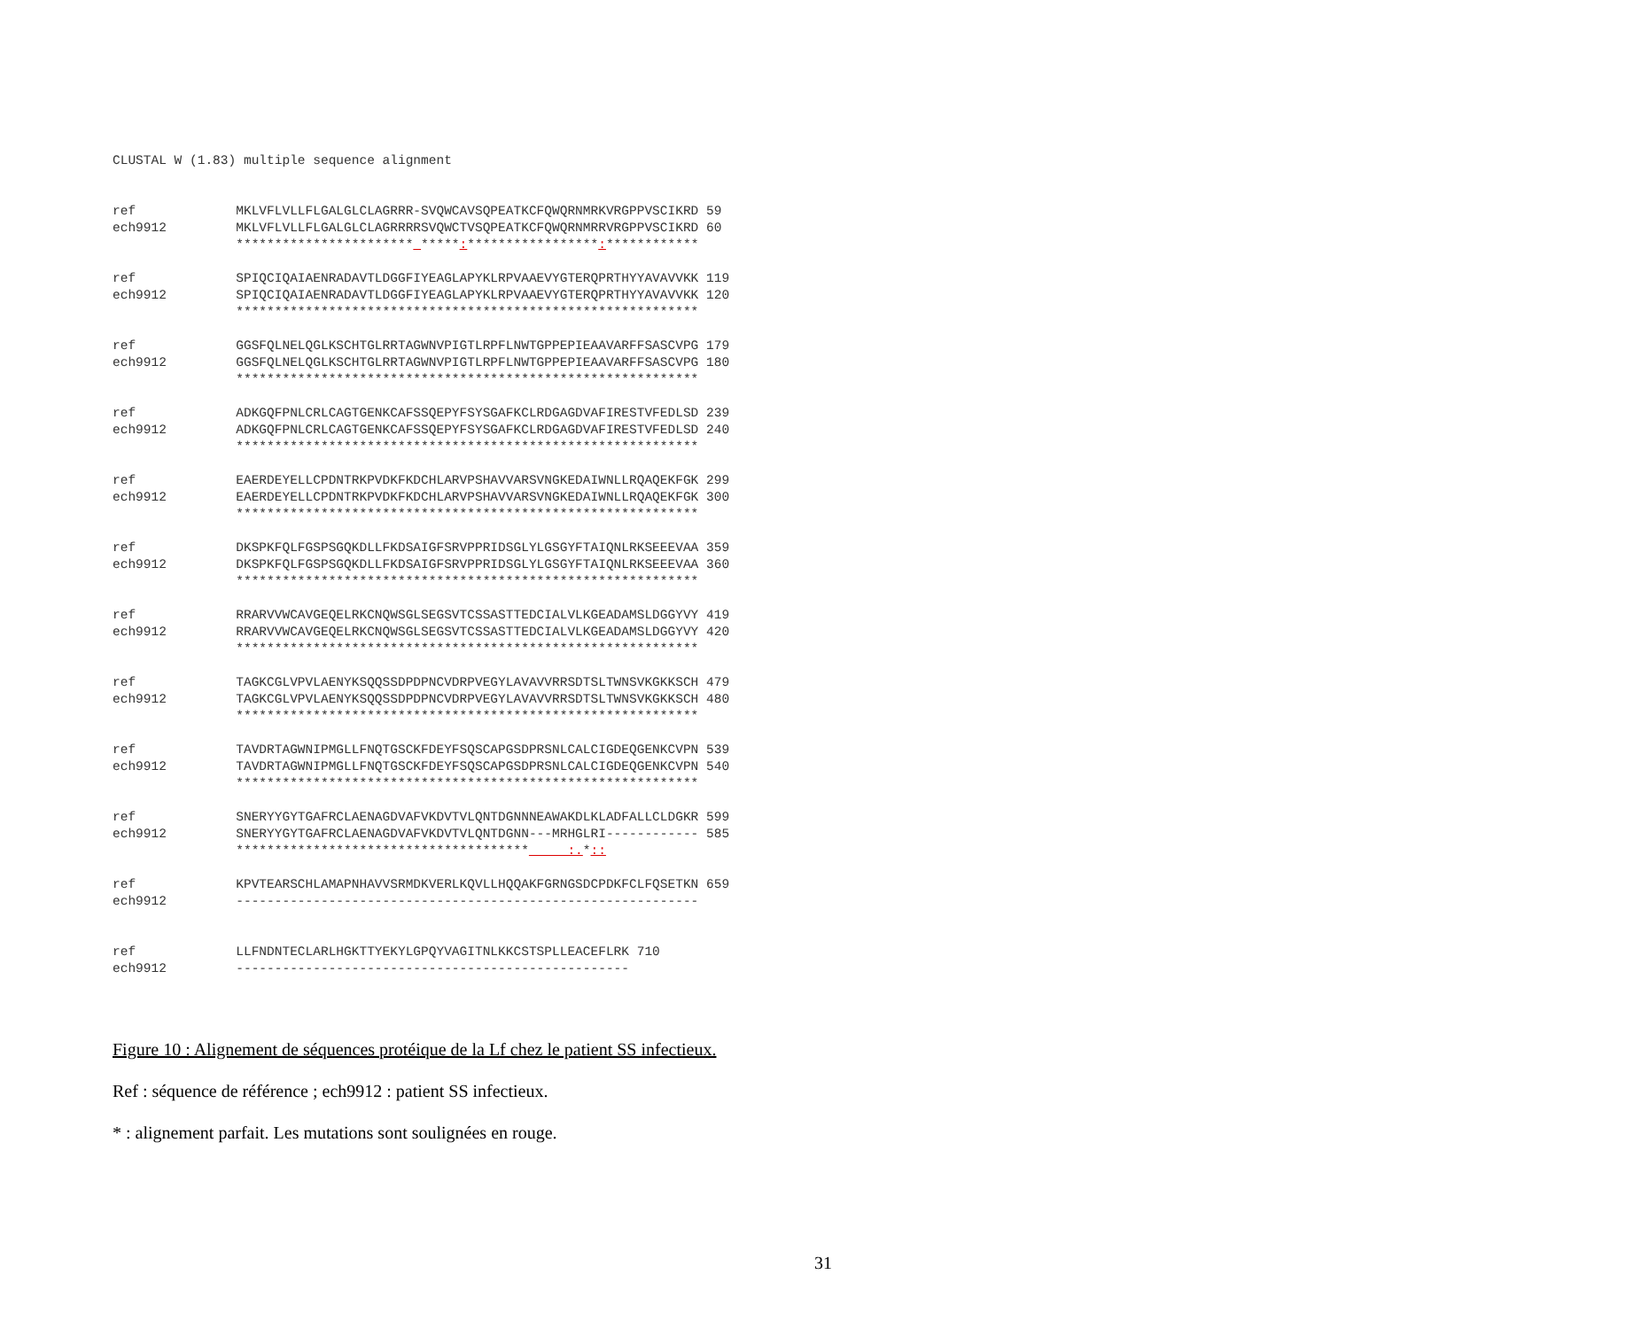CLUSTAL W (1.83) multiple sequence alignment


ref             MKLVFLVLLFLGALGLCLAGRRR-SVQWCAVSQPEATKCFQWQRNMRKVRGPPVSCIKRD 59
ech9912         MKLVFLVLLFLGALGLCLAGRRRRSVQWCTVSQPEATKCFQWQRNMRRVRGPPVSCIKRD 60
                ***********************  *****:*****************:************

ref             SPIQCIQAIAENRADAVTLDGGFIYEAGLAPYKLRPVAAEVYGTERQPRTHYYAVAVVKK 119
ech9912         SPIQCIQAIAENRADAVTLDGGFIYEAGLAPYKLRPVAAEVYGTERQPRTHYYAVAVVKK 120
                ************************************************************

ref             GGSFQLNELQGLKSCHTGLRRTAGWNVPIGTLRPFLNWTGPPEPIEAAVARFFSASCVPG 179
ech9912         GGSFQLNELQGLKSCHTGLRRTAGWNVPIGTLRPFLNWTGPPEPIEAAVARFFSASCVPG 180
                ************************************************************

ref             ADKGQFPNLCRLCAGTGENKCAFSSQEPYFSYSGAFKCLRDGAGDVAFIRESTVFEDLSD 239
ech9912         ADKGQFPNLCRLCAGTGENKCAFSSQEPYFSYSGAFKCLRDGAGDVAFIRESTVFEDLSD 240
                ************************************************************

ref             EAERDEYELLCPDNTRKPVDKFKDCHLARVPSHAVVARSVNGKEDAIWNLLRQAQEKFGK 299
ech9912         EAERDEYELLCPDNTRKPVDKFKDCHLARVPSHAVVARSVNGKEDAIWNLLRQAQEKFGK 300
                ************************************************************

ref             DKSPKFQLFGSPSGQKDLLFKDSAIGFSRVPPRIDSGLYLGSGYFTAIQNLRKSEEEVAA 359
ech9912         DKSPKFQLFGSPSGQKDLLFKDSAIGFSRVPPRIDSGLYLGSGYFTAIQNLRKSEEEVAA 360
                ************************************************************

ref             RRARVVWCAVGEQELRKCNQWSGLSEGSVTCSSASTTEDCIALVLKGEADAMSLDGGYVY 419
ech9912         RRARVVWCAVGEQELRKCNQWSGLSEGSVTCSSASTTEDCIALVLKGEADAMSLDGGYVY 420
                ************************************************************

ref             TAGKCGLVPVLAENYKSQQSSDPDPNCVDRPVEGYLAVAVVRRSDTSLTWNSVKGKKSCH 479
ech9912         TAGKCGLVPVLAENYKSQQSSDPDPNCVDRPVEGYLAVAVVRRSDTSLTWNSVKGKKSCH 480
                ************************************************************

ref             TAVDRTAGWNIPMGLLFNQTGSCKFDEYFSQSCAPGSDPRSNLCALCIGDEQGENKCVPN 539
ech9912         TAVDRTAGWNIPMGLLFNQTGSCKFDEYFSQSCAPGSDPRSNLCALCIGDEQGENKCVPN 540
                ************************************************************

ref             SNERYYGYTGAFRCLAENAGDVAFVKDVTVLQNTDGNNNEAWAKDLKLADFALLCLDGKR 599
ech9912         SNERYYGYTGAFRCLAENAGDVAFVKDVTVLQNTDGNN---MRHGLRI------------ 585
                **************************************     :.*::

ref             KPVTEARSCHLAMAPNHAVVSRMDKVERLKQVLLHQQAKFGRNGSDCPDKFCLFQSETKN 659
ech9912         ------------------------------------------------------------


ref             LLFNDNTECLARLHGKTTYEKYLGPQYVAGITNLKKCSTSPLLEACEFLRK 710
ech9912         ---------------------------------------------------
Figure 10 : Alignement de séquences protéique de la Lf chez le patient SS infectieux.
Ref : séquence de référence ; ech9912 : patient SS infectieux.
* : alignement parfait. Les mutations sont soulignées en rouge.
31